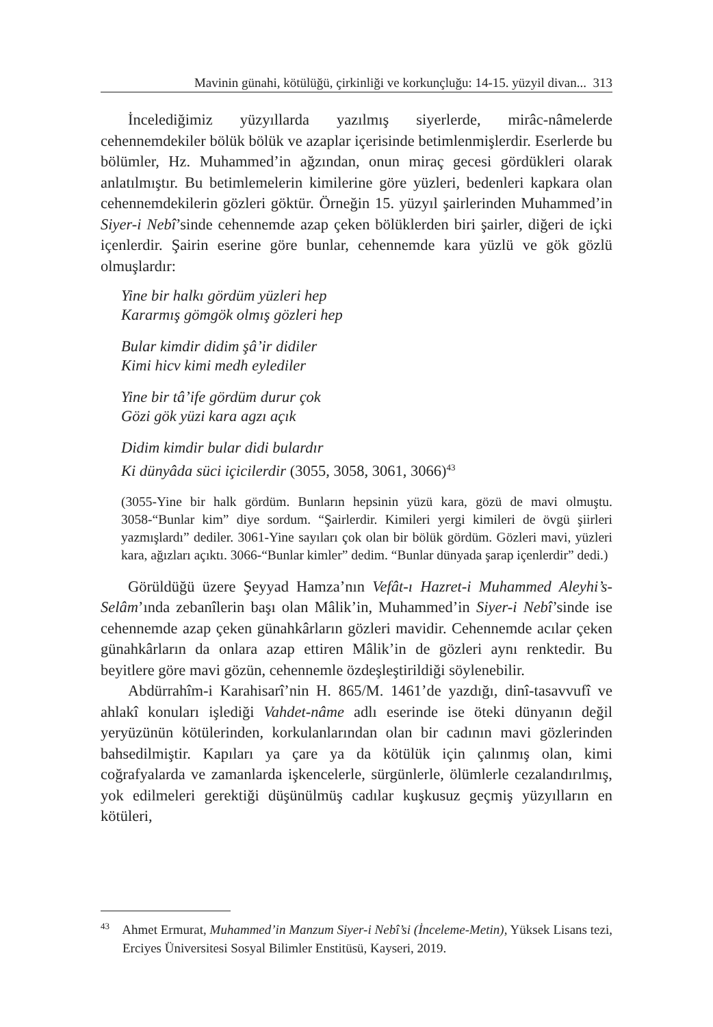Mavinin günahi, kötülüğü, çirkinliği ve korkunçluğu: 14-15. yüzyil divan... 313
İncelediğimiz yüzyıllarda yazılmış siyerlerde, mirâc-nâmelerde cehennemdekiler bölük bölük ve azaplar içerisinde betimlenmişlerdir. Eserlerde bu bölümler, Hz. Muhammed’in ağzından, onun miraç gecesi gördükleri olarak anlatılmıştır. Bu betimlemelerin kimilerine göre yüzleri, bedenleri kapkara olan cehennemdekilerin gözleri göktür. Örneğin 15. yüzyıl şairlerinden Muhammed’in Siyer-i Nebî’sinde cehennemde azap çeken bölüklerden biri şairler, diğeri de içki içenlerdir. Şairin eserine göre bunlar, cehennemde kara yüzlü ve gök gözlü olmuşlardır:
Yine bir halkı gördüm yüzleri hep
Kararmış gömgök olmış gözleri hep
Bular kimdir didim şâ’ir didiler
Kimi hicv kimi medh eylediler
Yine bir tâ’ife gördüm durur çok
Gözi gök yüzi kara agzı açık
Didim kimdir bular didi bulardır
Ki dünyâda süci içicilerdir (3055, 3058, 3061, 3066)<sup>43</sup>
(3055-Yine bir halk gördüm. Bunların hepsinin yüzü kara, gözü de mavi olmuştu. 3058-“Bunlar kim” diye sordum. “Şairlerdir. Kimileri yergi kimileri de övgü şiirleri yazmışlardı” dediler. 3061-Yine sayıları çok olan bir bölük gördüm. Gözleri mavi, yüzleri kara, ağızları açıktı. 3066-“Bunlar kimler” dedim. “Bunlar dünyada şarap içenlerdir” dedi.)
Görüldüğü üzere Şeyyad Hamza’nın Vefât-ı Hazret-i Muhammed Aleyhi’s-Selâm’ında zebanîlerin başı olan Mâlik’in, Muhammed’in Siyer-i Nebî’sinde ise cehennemde azap çeken günahkârların gözleri mavidir. Cehennemde acılar çeken günahkârların da onlara azap ettiren Mâlik’in de gözleri aynı renktedir. Bu beyitlere göre mavi gözün, cehennemle özdeşleştirildiği söylenebilir.
Abdürrahîm-i Karahisarî’nin H. 865/M. 1461’de yazdığı, dinî-tasavvufî ve ahlakî konuları işlediği Vahdet-nâme adlı eserinde ise öteki dünyanın değil yeryüzünün kötülerinden, korkulanlarından olan bir cadının mavi gözlerinden bahsedilmiştir. Kapıları ya çare ya da kötülük için çalınmış olan, kimi coğrafyalarda ve zamanlarda işkencelerle, sürgünlerle, ölümlerle cezalandırılmış, yok edilmeleri gerektiği düşünülmüş cadılar kuşkusuz geçmiş yüzyılların en kötüleri,
<sup>43</sup> Ahmet Ermurat, Muhammed’in Manzum Siyer-i Nebî’si (İnceleme-Metin), Yüksek Lisans tezi, Erciyes Üniversitesi Sosyal Bilimler Enstitüsü, Kayseri, 2019.